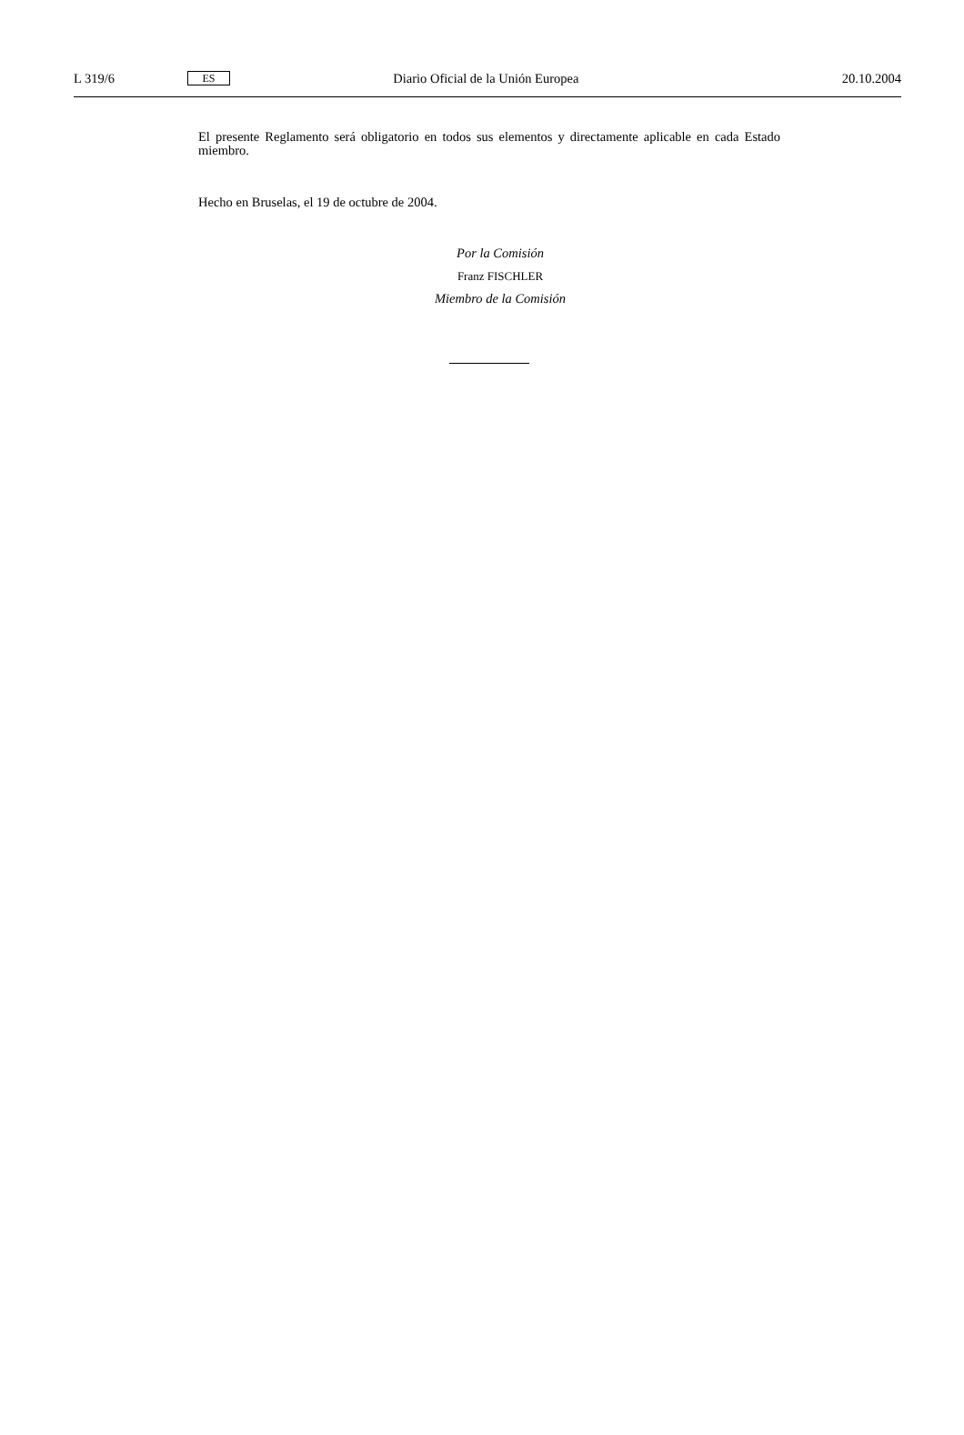L 319/6 ES Diario Oficial de la Unión Europea 20.10.2004
El presente Reglamento será obligatorio en todos sus elementos y directamente aplicable en cada Estado miembro.
Hecho en Bruselas, el 19 de octubre de 2004.
Por la Comisión
Franz FISCHLER
Miembro de la Comisión